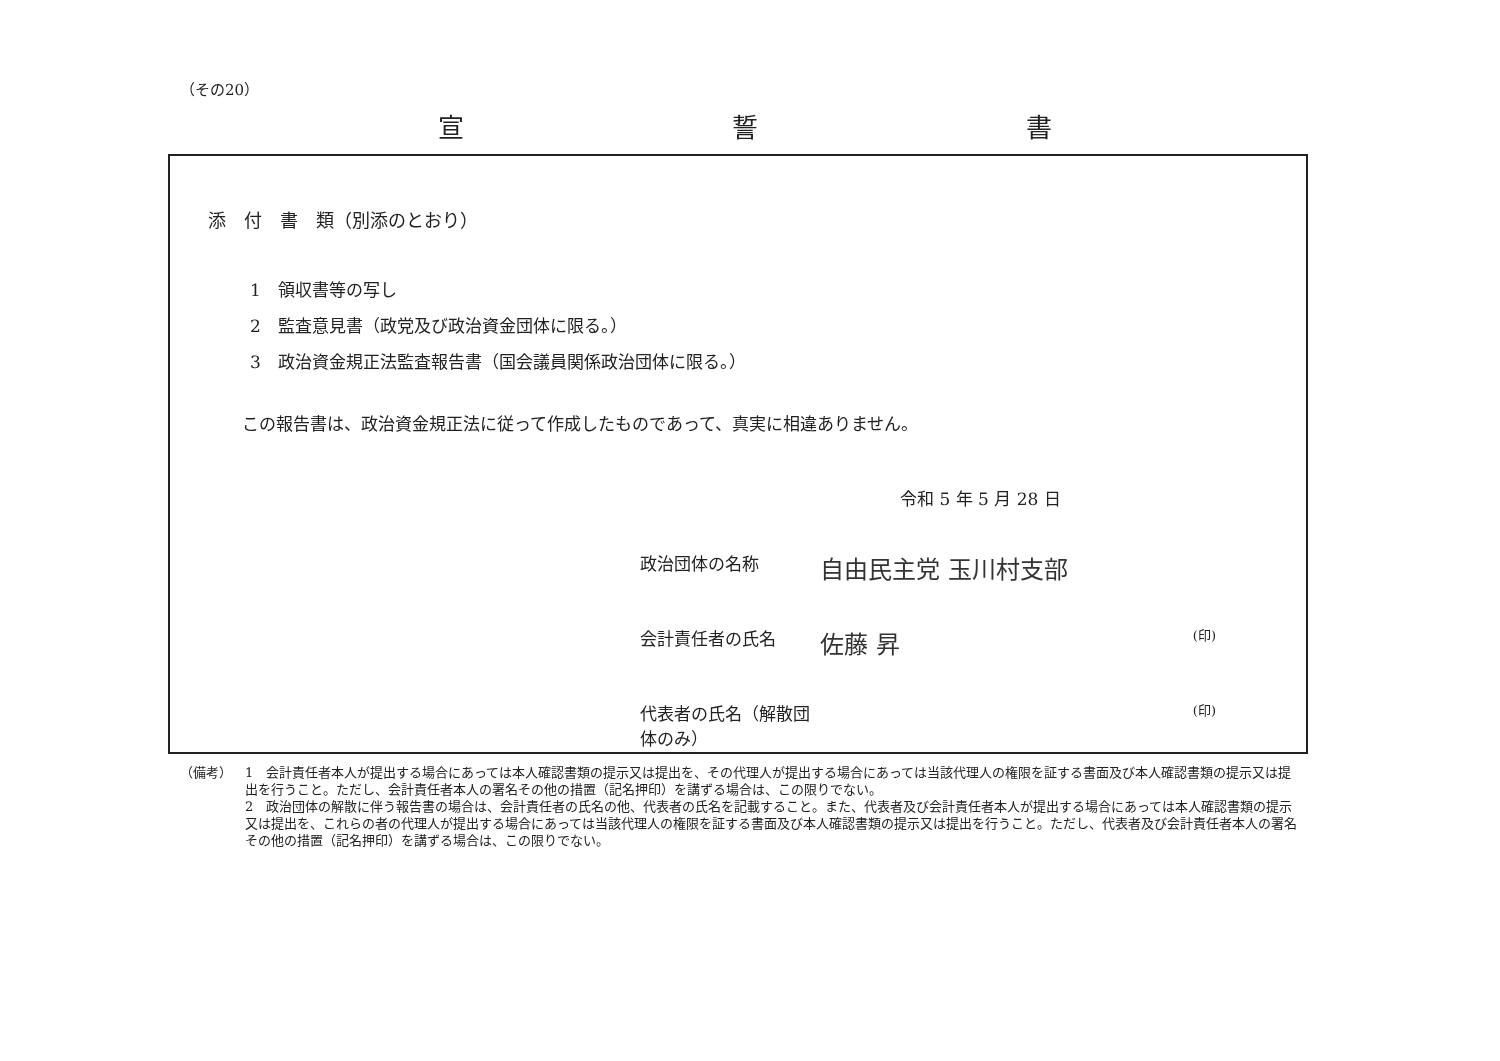（その20）
宣 誓 書
添　付　書　類（別添のとおり）
1　領収書等の写し
2　監査意見書（政党及び政治資金団体に限る。）
3　政治資金規正法監査報告書（国会議員関係政治団体に限る。）
この報告書は、政治資金規正法に従って作成したものであって、真実に相違ありません。
令和 5 年 5 月 28 日
政治団体の名称 自由民主党 玉川村支部
会計責任者の氏名 佐藤 昇 (印)
代表者の氏名（解散団体のみ） (印)
（備考） 1　会計責任者本人が提出する場合にあっては本人確認書類の提示又は提出を、その代理人が提出する場合にあっては当該代理人の権限を証する書面及び本人確認書類の提示又は提出を行うこと。ただし、会計責任者本人の署名その他の措置（記名押印）を講ずる場合は、この限りでない。
2　政治団体の解散に伴う報告書の場合は、会計責任者の氏名の他、代表者の氏名を記載すること。また、代表者及び会計責任者本人が提出する場合にあっては本人確認書類の提示又は提出を、これらの者の代理人が提出する場合にあっては当該代理人の権限を証する書面及び本人確認書類の提示又は提出を行うこと。ただし、代表者及び会計責任者本人の署名その他の措置（記名押印）を講ずる場合は、この限りでない。